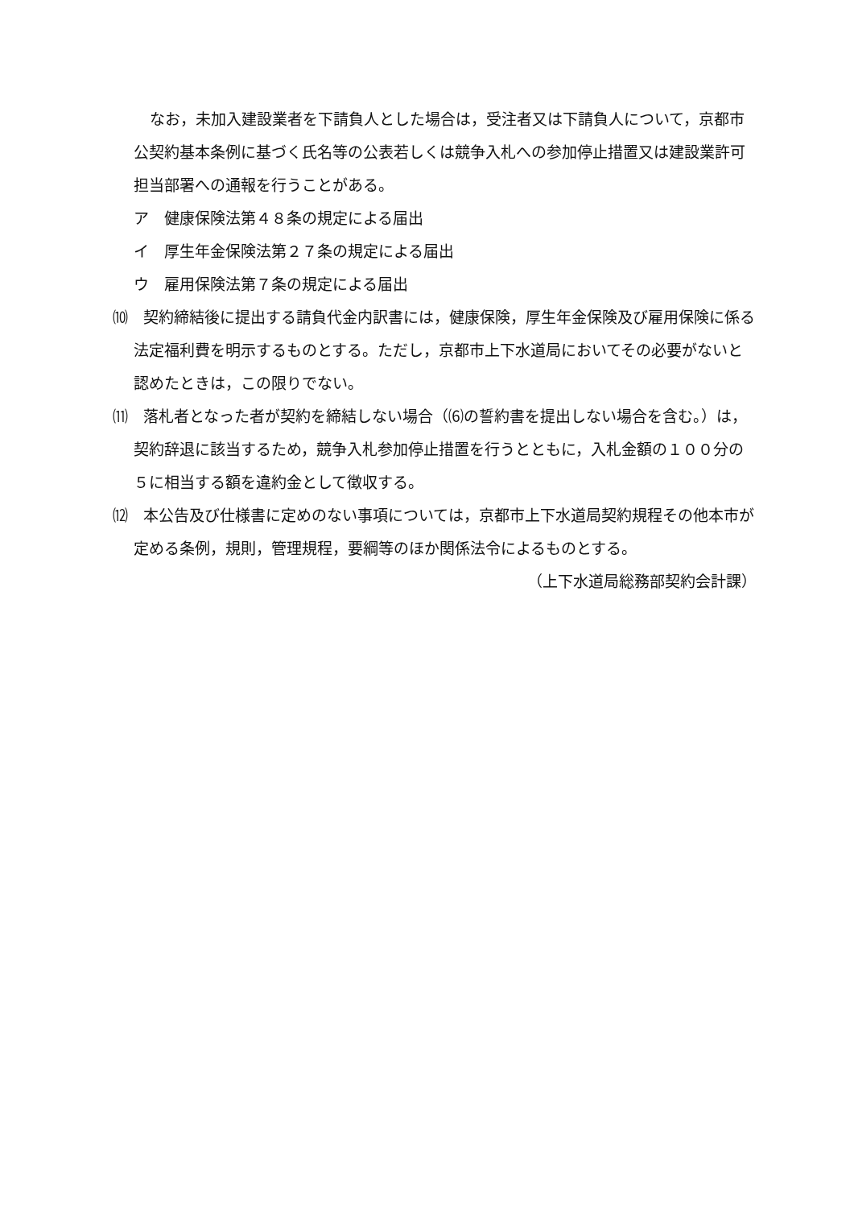なお，未加入建設業者を下請負人とした場合は，受注者又は下請負人について，京都市公契約基本条例に基づく氏名等の公表若しくは競争入札への参加停止措置又は建設業許可担当部署への通報を行うことがある。
ア　健康保険法第４８条の規定による届出
イ　厚生年金保険法第２７条の規定による届出
ウ　雇用保険法第７条の規定による届出
⑽　契約締結後に提出する請負代金内訳書には，健康保険，厚生年金保険及び雇用保険に係る法定福利費を明示するものとする。ただし，京都市上下水道局においてその必要がないと認めたときは，この限りでない。
⑾　落札者となった者が契約を締結しない場合（⑹の誓約書を提出しない場合を含む。）は，契約辞退に該当するため，競争入札参加停止措置を行うとともに，入札金額の１００分の５に相当する額を違約金として徴収する。
⑿　本公告及び仕様書に定めのない事項については，京都市上下水道局契約規程その他本市が定める条例，規則，管理規程，要綱等のほか関係法令によるものとする。
（上下水道局総務部契約会計課）